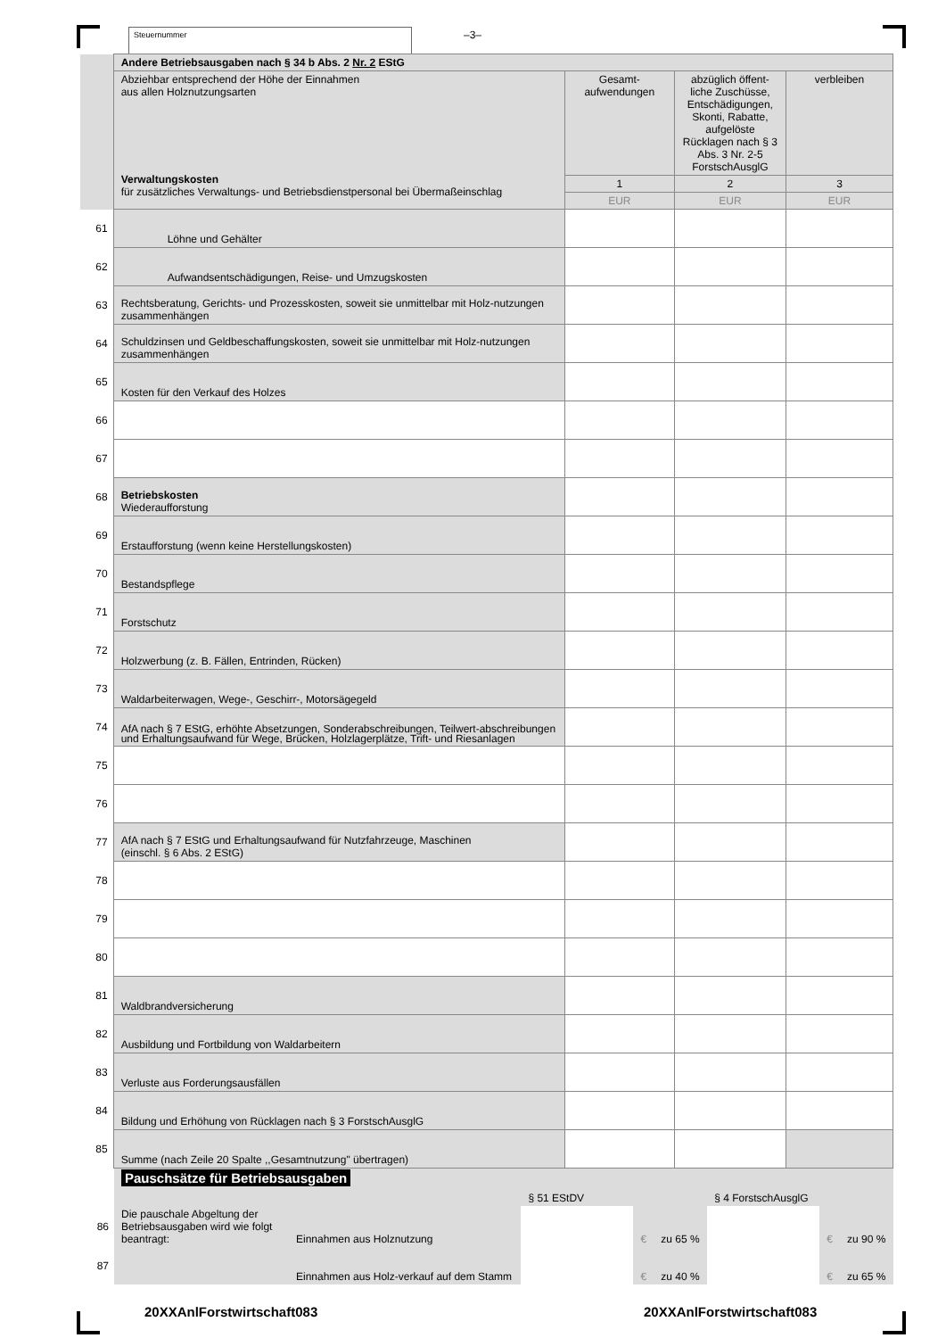Steuernummer –3–
| | Andere Betriebsausgaben nach § 34 b Abs. 2 Nr. 2 EStG | | | |
| | Abziehbar entsprechend der Höhe der Einnahmen aus allen Holznutzungsarten Verwaltungskosten für zusätzliches Verwaltungs- und Betriebsdienstpersonal bei Übermaßeinschlag | Gesamt- aufwendungen | abzüglich öffent-liche Zuschüsse, Entschädigungen, Skonti, Rabatte, aufgelöste Rücklagen nach § 3 Abs. 3 Nr. 2-5 ForstschAusglG | verbleiben |
| | | 1 | 2 | 3 |
| | | EUR | EUR | EUR |
| 61 | Löhne und Gehälter | | | |
| 62 | Aufwandsentschädigungen, Reise- und Umzugskosten | | | |
| 63 | Rechtsberatung, Gerichts- und Prozesskosten, soweit sie unmittelbar mit Holz-nutzungen zusammenhängen | | | |
| 64 | Schuldzinsen und Geldbeschaffungskosten, soweit sie unmittelbar mit Holz-nutzungen zusammenhängen | | | |
| 65 | Kosten für den Verkauf des Holzes | | | |
| 66 | | | | |
| 67 | | | | |
| 68 | Betriebskosten Wiederaufforstung | | | |
| 69 | Erstaufforstung (wenn keine Herstellungskosten) | | | |
| 70 | Bestandspflege | | | |
| 71 | Forstschutz | | | |
| 72 | Holzwerbung (z. B. Fällen, Entrinden, Rücken) | | | |
| 73 | Waldarbeiterwagen, Wege-, Geschirr-, Motorsägegeld | | | |
| 74 | AfA nach § 7 EStG, erhöhte Absetzungen, Sonderabschreibungen, Teilwert-abschreibungen und Erhaltungsaufwand für Wege, Brücken, Holzlagerplätze, Trift- und Riesanlagen | | | |
| 75 | | | | |
| 76 | | | | |
| 77 | AfA nach § 7 EStG und Erhaltungsaufwand für Nutzfahrzeuge, Maschinen (einschl. § 6 Abs. 2 EStG) | | | |
| 78 | | | | |
| 79 | | | | |
| 80 | | | | |
| 81 | Waldbrandversicherung | | | |
| 82 | Ausbildung und Fortbildung von Waldarbeitern | | | |
| 83 | Verluste aus Forderungsausfällen | | | |
| 84 | Bildung und Erhöhung von Rücklagen nach § 3 ForstschAusglG | | | |
| 85 | Summe (nach Zeile 20 Spalte ,,Gesamtnutzung" übertragen) | | | |
| | Pauschsätze für Betriebsausgaben | | § 51 EStDV | | | § 4 ForstschAusglG | | |
| 86 | Die pauschale Abgeltung der Betriebsausgaben wird wie folgt beantragt: | Einnahmen aus Holznutzung | | € | zu 65 % | | € | zu 90 % |
| 87 | | Einnahmen aus Holz-verkauf auf dem Stamm | | € | zu 40 % | | € | zu 65 % |
20XXAnlForstwirtschaft083 20XXAnlForstwirtschaft083